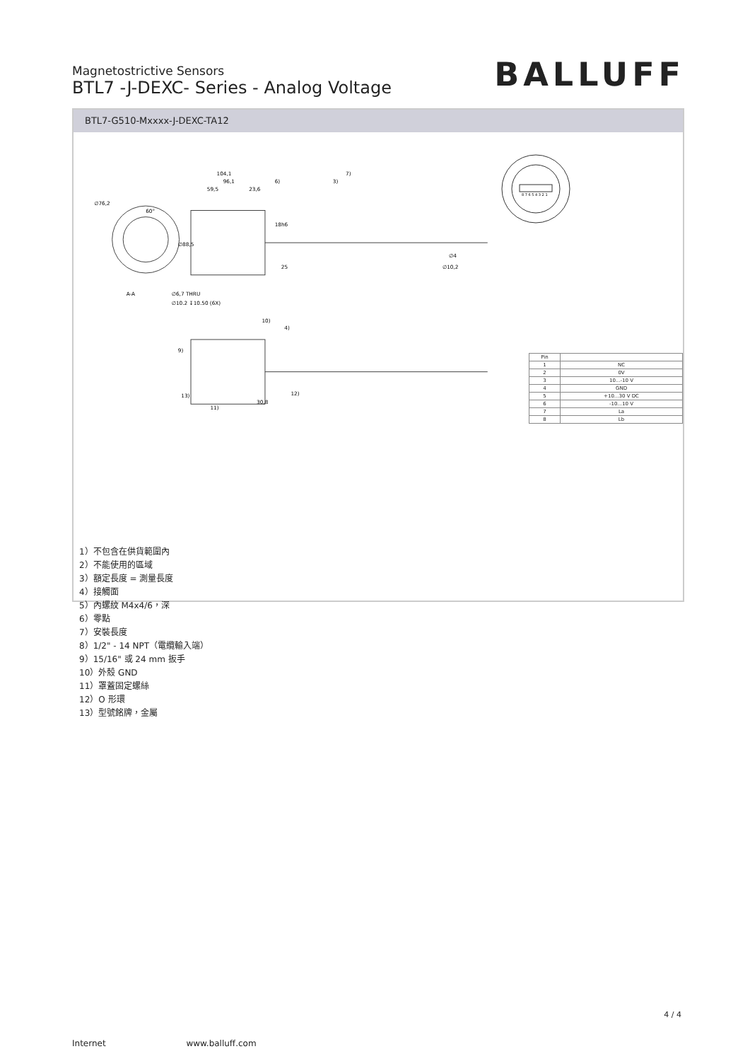Magnetostrictive Sensors
BTL7 -J-DEXC- Series - Analog Voltage
BALLUFF
BTL7-G510-Mxxxx-J-DEXC-TA12
104,1
7)
96,1
6)
3)
59,5
23,6
∅76,2
60°
∅88,5
18h6
∅10,2
∅4
25
∅6,7 THRU
A-A
∅10.2 ↧10.50 (6X)
10)
4)
9)
13)
12)
11)
30,8
8 7 6 5 4 3 2 1
| Pin | |
| --- | --- |
| 1 | NC |
| 2 | 0V |
| 3 | 10...-10 V |
| 4 | GND |
| 5 | +10...30 V DC |
| 6 | -10...10 V |
| 7 | La |
| 8 | Lb |
1）不包含在供貨範圍內
2）不能使用的區域
3）額定長度 = 測量長度
4）接觸面
5）內螺紋 M4x4/6，深
6）零點
7）安裝長度
8）1/2" - 14 NPT（電纜輸入端）
9）15/16" 或 24 mm 扳手
10）外殼 GND
11）罩蓋固定螺絲
12）O 形環
13）型號銘牌，金屬
4 / 4
Internet www.balluff.com